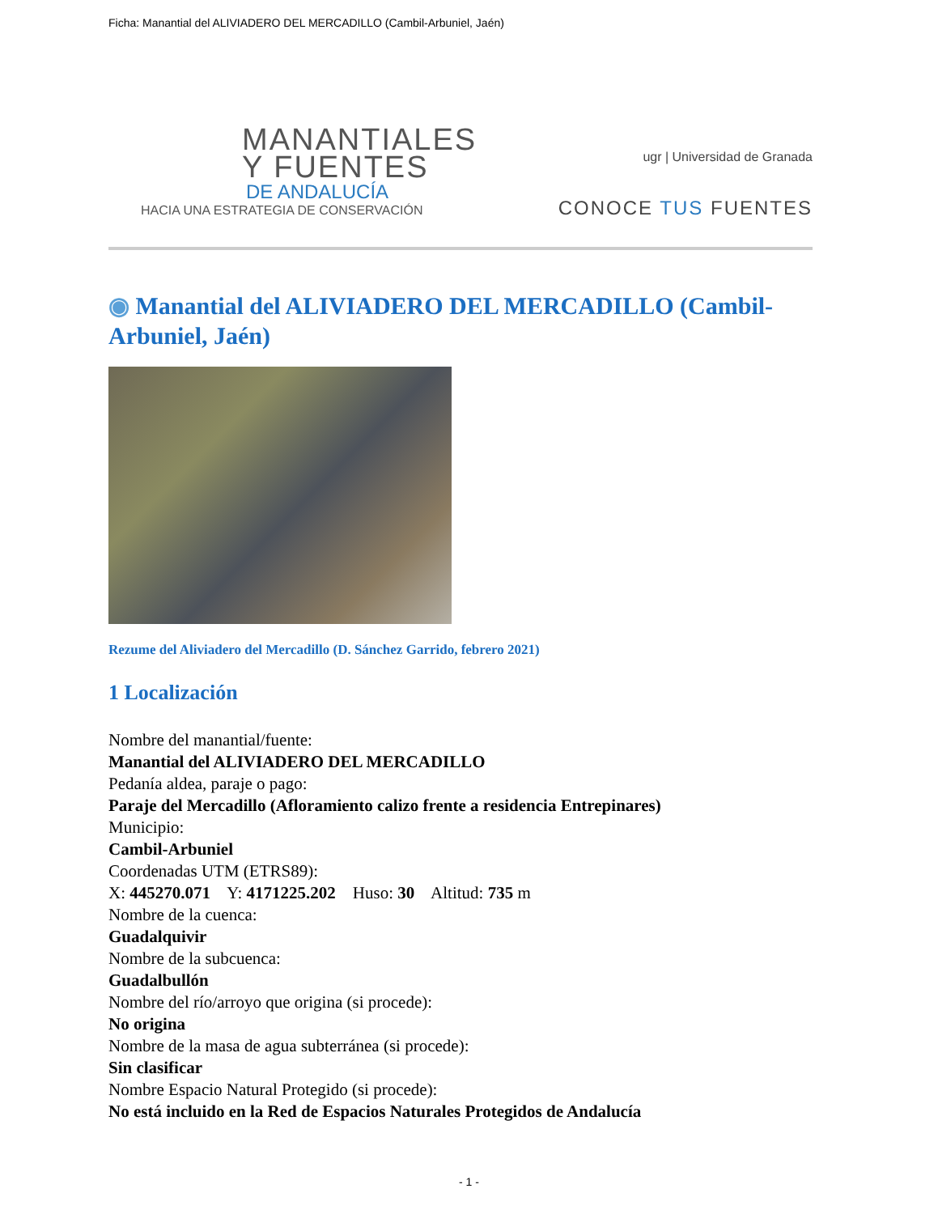Ficha: Manantial del ALIVIADERO DEL MERCADILLO (Cambil-Arbuniel, Jaén)
MANANTIALES
Y FUENTES
DE ANDALUCÍA
HACIA UNA ESTRATEGIA DE CONSERVACIÓN
ugr | Universidad de Granada
CONOCE TUS FUENTES
◉ Manantial del ALIVIADERO DEL MERCADILLO (Cambil-Arbuniel, Jaén)
Rezume del Aliviadero del Mercadillo (D. Sánchez Garrido, febrero 2021)
1 Localización
Nombre del manantial/fuente:
Manantial del ALIVIADERO DEL MERCADILLO
Pedanía aldea, paraje o pago:
Paraje del Mercadillo (Afloramiento calizo frente a residencia Entrepinares)
Municipio:
Cambil-Arbuniel
Coordenadas UTM (ETRS89):
X: 445270.071 Y: 4171225.202 Huso: 30 Altitud: 735 m
Nombre de la cuenca:
Guadalquivir
Nombre de la subcuenca:
Guadalbullón
Nombre del río/arroyo que origina (si procede):
No origina
Nombre de la masa de agua subterránea (si procede):
Sin clasificar
Nombre Espacio Natural Protegido (si procede):
No está incluido en la Red de Espacios Naturales Protegidos de Andalucía
- 1 -